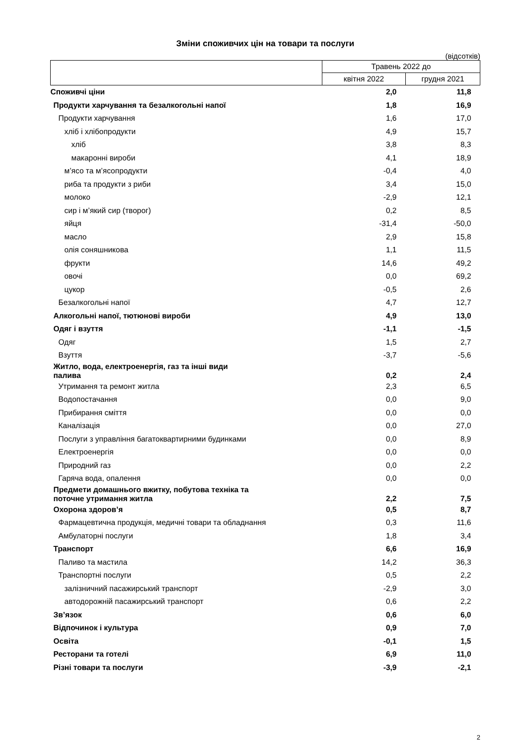Зміни споживчих цін на товари та послуги
(відсотків)
| | Травень 2022 до | |
| --- | --- | --- |
| | квітня 2022 | грудня 2021 |
| Споживчі ціни | 2,0 | 11,8 |
| Продукти харчування та безалкогольні напої | 1,8 | 16,9 |
| Продукти харчування | 1,6 | 17,0 |
| хліб і хлібопродукти | 4,9 | 15,7 |
| хліб | 3,8 | 8,3 |
| макаронні вироби | 4,1 | 18,9 |
| м’ясо та м’ясопродукти | -0,4 | 4,0 |
| риба та продукти з риби | 3,4 | 15,0 |
| молоко | -2,9 | 12,1 |
| сир і м’який сир (творог) | 0,2 | 8,5 |
| яйця | -31,4 | -50,0 |
| масло | 2,9 | 15,8 |
| олія соняшникова | 1,1 | 11,5 |
| фрукти | 14,6 | 49,2 |
| овочі | 0,0 | 69,2 |
| цукор | -0,5 | 2,6 |
| Безалкогольні напої | 4,7 | 12,7 |
| Алкогольні напої, тютюнові вироби | 4,9 | 13,0 |
| Одяг і взуття | -1,1 | -1,5 |
| Одяг | 1,5 | 2,7 |
| Взуття | -3,7 | -5,6 |
| Житло, вода, електроенергія, газ та інші види палива | 0,2 | 2,4 |
| Утримання та ремонт житла | 2,3 | 6,5 |
| Водопостачання | 0,0 | 9,0 |
| Прибирання сміття | 0,0 | 0,0 |
| Каналізація | 0,0 | 27,0 |
| Послуги з управління багатоквартирними будинками | 0,0 | 8,9 |
| Електроенергія | 0,0 | 0,0 |
| Природний газ | 0,0 | 2,2 |
| Гаряча вода, опалення | 0,0 | 0,0 |
| Предмети домашнього вжитку, побутова техніка та поточне утримання житла | 2,2 | 7,5 |
| Охорона здоров’я | 0,5 | 8,7 |
| Фармацевтична продукція, медичні товари та обладнання | 0,3 | 11,6 |
| Амбулаторні послуги | 1,8 | 3,4 |
| Транспорт | 6,6 | 16,9 |
| Паливо та мастила | 14,2 | 36,3 |
| Транспортні послуги | 0,5 | 2,2 |
| залізничний пасажирський транспорт | -2,9 | 3,0 |
| автодорожній пасажирський транспорт | 0,6 | 2,2 |
| Зв’язок | 0,6 | 6,0 |
| Відпочинок і культура | 0,9 | 7,0 |
| Освіта | -0,1 | 1,5 |
| Ресторани та готелі | 6,9 | 11,0 |
| Різні товари та послуги | -3,9 | -2,1 |
2